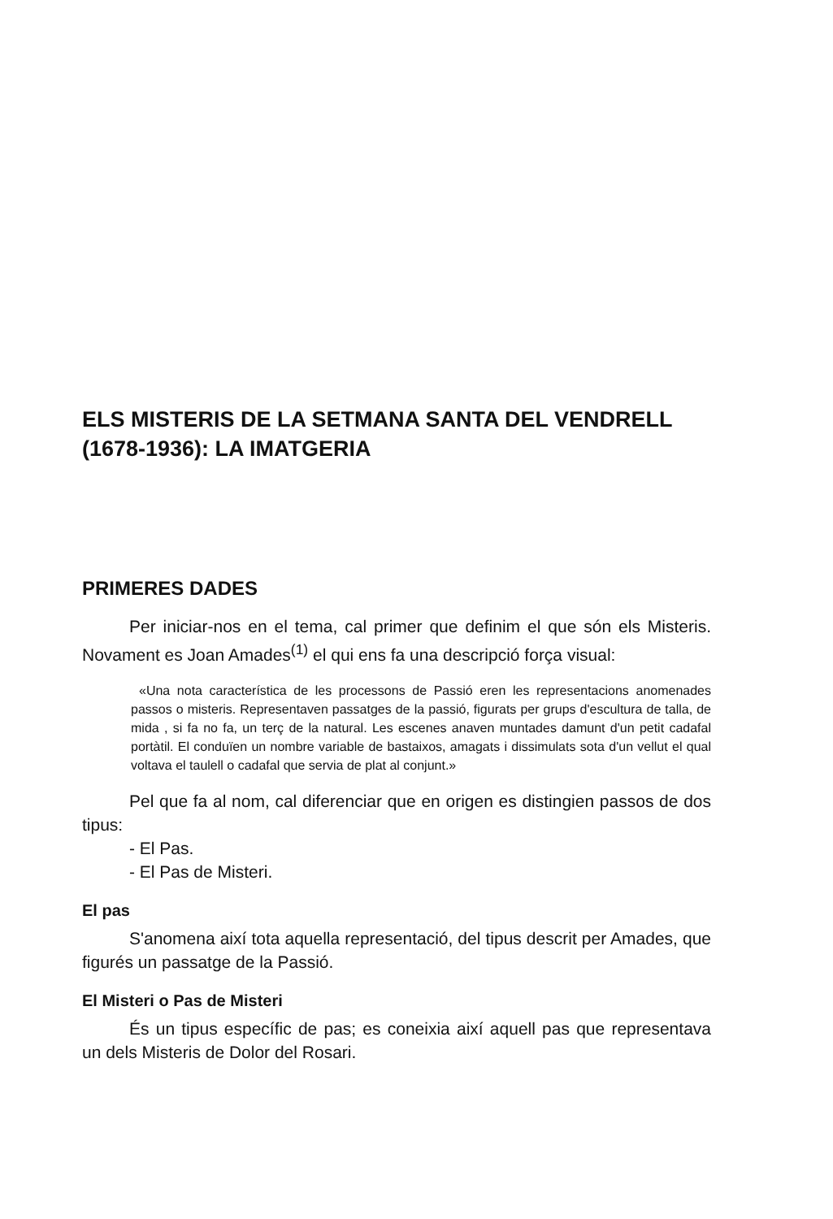ELS MISTERIS DE LA SETMANA SANTA DEL VENDRELL (1678-1936): LA IMATGERIA
PRIMERES DADES
Per iniciar-nos en el tema, cal primer que definim el que són els Misteris. Novament es Joan Amades<sup>(1)</sup> el qui ens fa una descripció força visual:
«Una nota característica de les processons de Passió eren les representacions anomenades passos o misteris. Representaven passatges de la passió, figurats per grups d'escultura de talla, de mida , si fa no fa, un terç de la natural. Les escenes anaven muntades damunt d'un petit cadafal portàtil. El conduïen un nombre variable de bastaixos, amagats i dissimulats sota d'un vellut el qual voltava el taulell o cadafal que servia de plat al conjunt.»
Pel que fa al nom, cal diferenciar que en origen es distingien passos de dos tipus:
- El Pas.
- El Pas de Misteri.
El pas
S'anomena així tota aquella representació, del tipus descrit per Amades, que figurés un passatge de la Passió.
El Misteri o Pas de Misteri
És un tipus específic de pas; es coneixia així aquell pas que representava un dels Misteris de Dolor del Rosari.